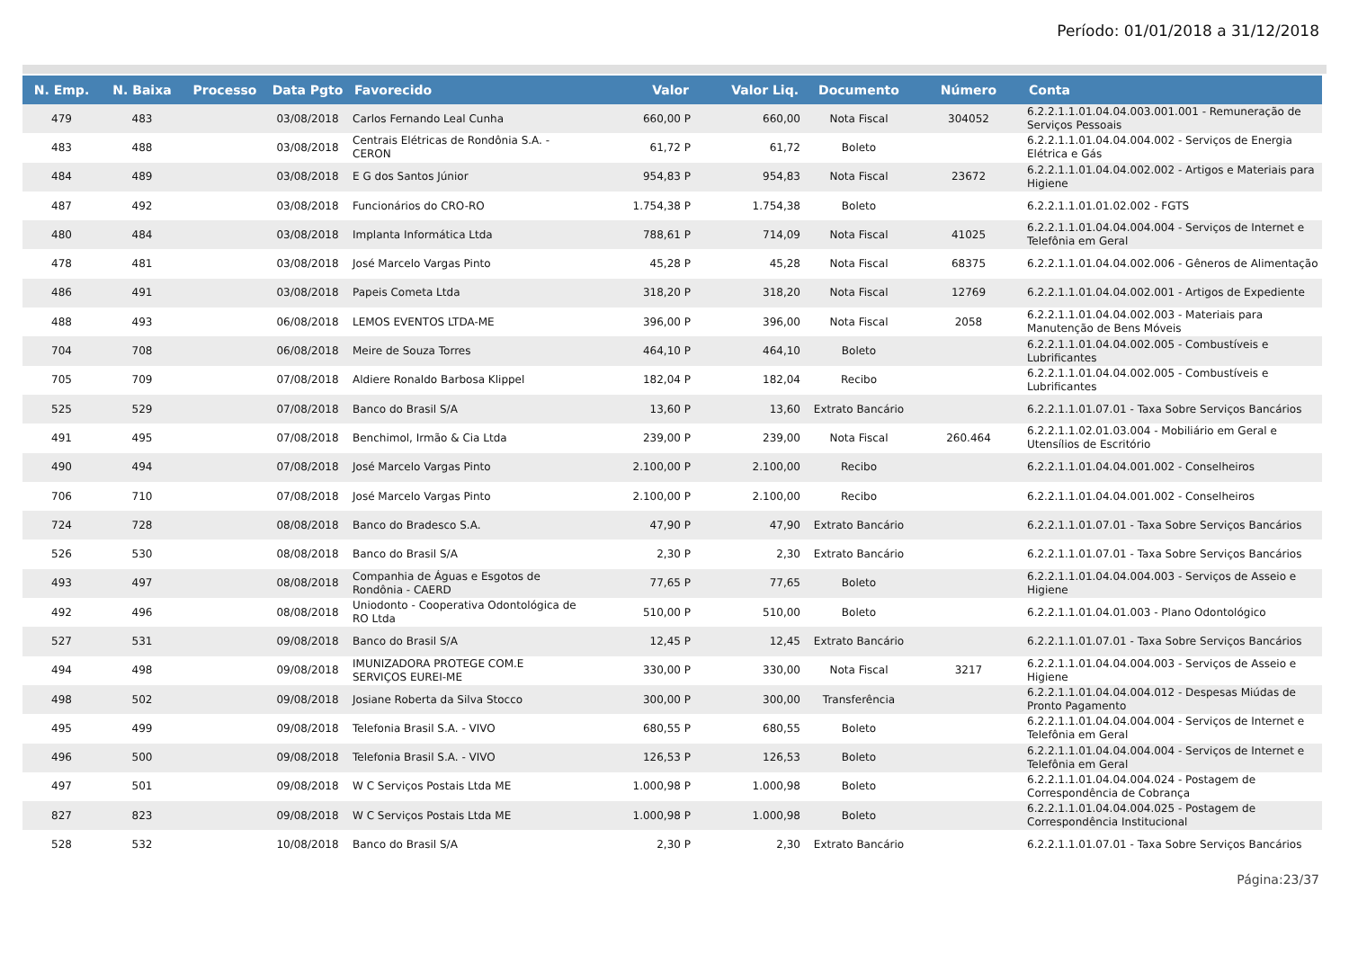Período: 01/01/2018 a 31/12/2018
| N. Emp. | N. Baixa | Processo | Data Pgto | Favorecido | Valor | Valor Liq. | Documento | Número | Conta |
| --- | --- | --- | --- | --- | --- | --- | --- | --- | --- |
| 479 | 483 | | 03/08/2018 | Carlos Fernando Leal Cunha | 660,00 P | 660,00 | Nota Fiscal | 304052 | 6.2.2.1.1.01.04.04.003.001.001 - Remuneração de Serviços Pessoais |
| 483 | 488 | | 03/08/2018 | Centrais Elétricas de Rondônia S.A. - CERON | 61,72 P | 61,72 | Boleto | | 6.2.2.1.1.01.04.04.004.002 - Serviços de Energia Elétrica e Gás |
| 484 | 489 | | 03/08/2018 | E G dos Santos Júnior | 954,83 P | 954,83 | Nota Fiscal | 23672 | 6.2.2.1.1.01.04.04.002.002 - Artigos e Materiais para Higiene |
| 487 | 492 | | 03/08/2018 | Funcionários do CRO-RO | 1.754,38 P | 1.754,38 | Boleto | | 6.2.2.1.1.01.01.02.002 - FGTS |
| 480 | 484 | | 03/08/2018 | Implanta Informática Ltda | 788,61 P | 714,09 | Nota Fiscal | 41025 | 6.2.2.1.1.01.04.04.004.004 - Serviços de Internet e Telefônia em Geral |
| 478 | 481 | | 03/08/2018 | José Marcelo Vargas Pinto | 45,28 P | 45,28 | Nota Fiscal | 68375 | 6.2.2.1.1.01.04.04.002.006 - Gêneros de Alimentação |
| 486 | 491 | | 03/08/2018 | Papeis Cometa Ltda | 318,20 P | 318,20 | Nota Fiscal | 12769 | 6.2.2.1.1.01.04.04.002.001 - Artigos de Expediente |
| 488 | 493 | | 06/08/2018 | LEMOS EVENTOS LTDA-ME | 396,00 P | 396,00 | Nota Fiscal | 2058 | 6.2.2.1.1.01.04.04.002.003 - Materiais para Manutenção de Bens Móveis |
| 704 | 708 | | 06/08/2018 | Meire de Souza Torres | 464,10 P | 464,10 | Boleto | | 6.2.2.1.1.01.04.04.002.005 - Combustíveis e Lubrificantes |
| 705 | 709 | | 07/08/2018 | Aldiere Ronaldo Barbosa Klippel | 182,04 P | 182,04 | Recibo | | 6.2.2.1.1.01.04.04.002.005 - Combustíveis e Lubrificantes |
| 525 | 529 | | 07/08/2018 | Banco do Brasil S/A | 13,60 P | 13,60 | Extrato Bancário | | 6.2.2.1.1.01.07.01 - Taxa Sobre Serviços Bancários |
| 491 | 495 | | 07/08/2018 | Benchimol, Irmão & Cia Ltda | 239,00 P | 239,00 | Nota Fiscal | 260.464 | 6.2.2.1.1.02.01.03.004 - Mobiliário em Geral e Utensílios de Escritório |
| 490 | 494 | | 07/08/2018 | José Marcelo Vargas Pinto | 2.100,00 P | 2.100,00 | Recibo | | 6.2.2.1.1.01.04.04.001.002 - Conselheiros |
| 706 | 710 | | 07/08/2018 | José Marcelo Vargas Pinto | 2.100,00 P | 2.100,00 | Recibo | | 6.2.2.1.1.01.04.04.001.002 - Conselheiros |
| 724 | 728 | | 08/08/2018 | Banco do Bradesco S.A. | 47,90 P | 47,90 | Extrato Bancário | | 6.2.2.1.1.01.07.01 - Taxa Sobre Serviços Bancários |
| 526 | 530 | | 08/08/2018 | Banco do Brasil S/A | 2,30 P | 2,30 | Extrato Bancário | | 6.2.2.1.1.01.07.01 - Taxa Sobre Serviços Bancários |
| 493 | 497 | | 08/08/2018 | Companhia de Águas e Esgotos de Rondônia - CAERD | 77,65 P | 77,65 | Boleto | | 6.2.2.1.1.01.04.04.004.003 - Serviços de Asseio e Higiene |
| 492 | 496 | | 08/08/2018 | Uniodonto - Cooperativa Odontológica de RO Ltda | 510,00 P | 510,00 | Boleto | | 6.2.2.1.1.01.04.01.003 - Plano Odontológico |
| 527 | 531 | | 09/08/2018 | Banco do Brasil S/A | 12,45 P | 12,45 | Extrato Bancário | | 6.2.2.1.1.01.07.01 - Taxa Sobre Serviços Bancários |
| 494 | 498 | | 09/08/2018 | IMUNIZADORA PROTEGE COM.E SERVIÇOS EUREI-ME | 330,00 P | 330,00 | Nota Fiscal | 3217 | 6.2.2.1.1.01.04.04.004.003 - Serviços de Asseio e Higiene |
| 498 | 502 | | 09/08/2018 | Josiane Roberta da Silva Stocco | 300,00 P | 300,00 | Transferência | | 6.2.2.1.1.01.04.04.004.012 - Despesas Miúdas de Pronto Pagamento |
| 495 | 499 | | 09/08/2018 | Telefonia Brasil S.A. - VIVO | 680,55 P | 680,55 | Boleto | | 6.2.2.1.1.01.04.04.004.004 - Serviços de Internet e Telefônia em Geral |
| 496 | 500 | | 09/08/2018 | Telefonia Brasil S.A. - VIVO | 126,53 P | 126,53 | Boleto | | 6.2.2.1.1.01.04.04.004.004 - Serviços de Internet e Telefônia em Geral |
| 497 | 501 | | 09/08/2018 | W C Serviços Postais Ltda ME | 1.000,98 P | 1.000,98 | Boleto | | 6.2.2.1.1.01.04.04.004.024 - Postagem de Correspondência de Cobrança |
| 827 | 823 | | 09/08/2018 | W C Serviços Postais Ltda ME | 1.000,98 P | 1.000,98 | Boleto | | 6.2.2.1.1.01.04.04.004.025 - Postagem de Correspondência Institucional |
| 528 | 532 | | 10/08/2018 | Banco do Brasil S/A | 2,30 P | 2,30 | Extrato Bancário | | 6.2.2.1.1.01.07.01 - Taxa Sobre Serviços Bancários |
Página:23/37